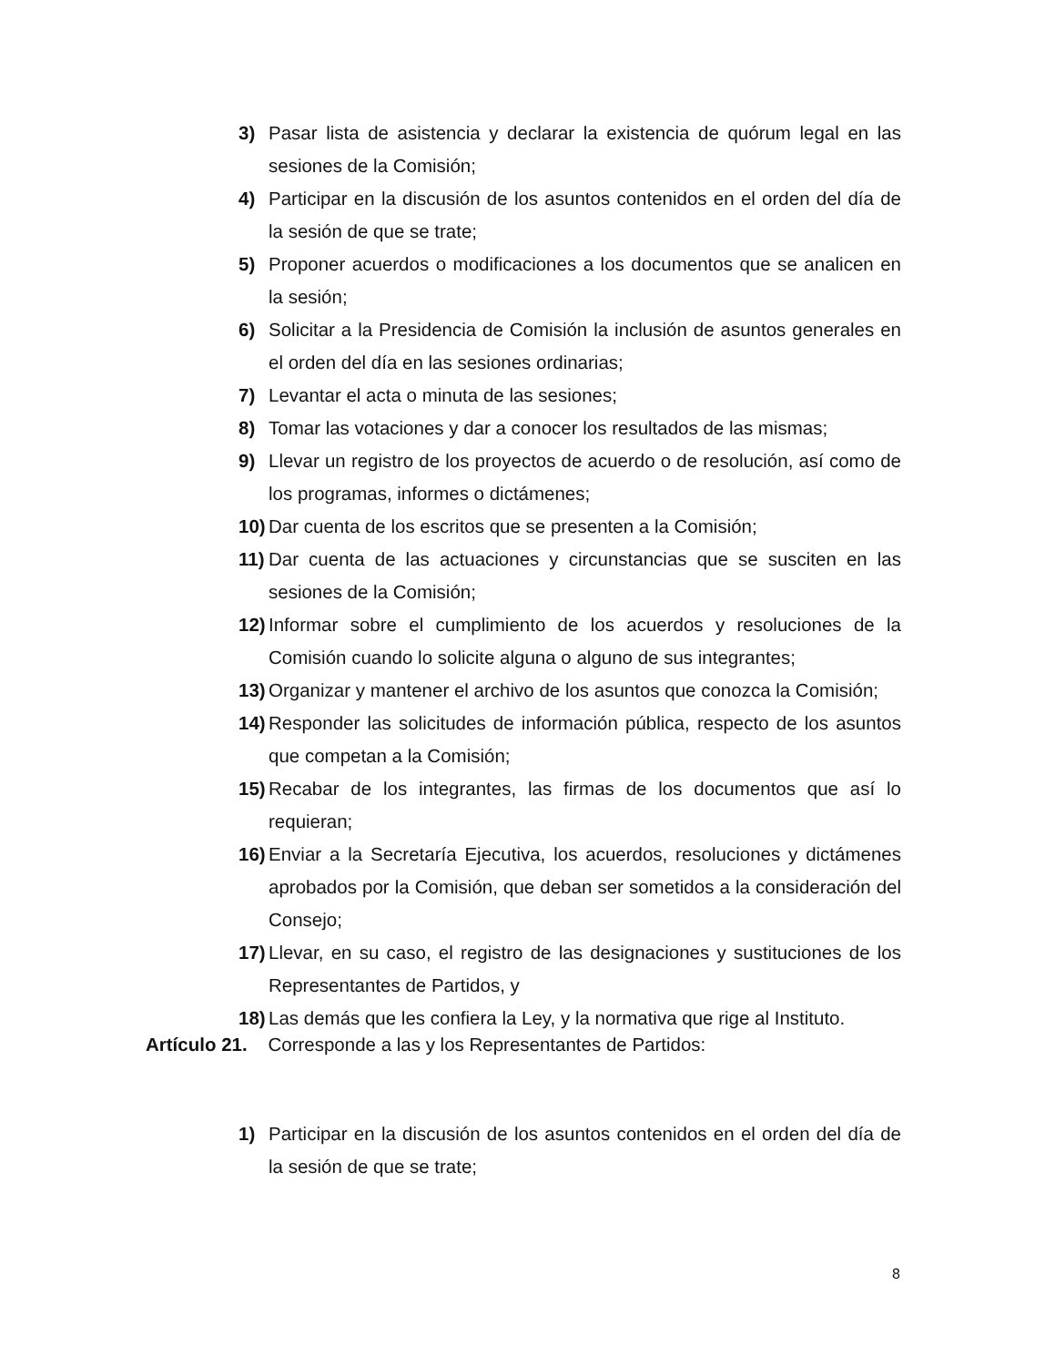3) Pasar lista de asistencia y declarar la existencia de quórum legal en las sesiones de la Comisión;
4) Participar en la discusión de los asuntos contenidos en el orden del día de la sesión de que se trate;
5) Proponer acuerdos o modificaciones a los documentos que se analicen en la sesión;
6) Solicitar a la Presidencia de Comisión la inclusión de asuntos generales en el orden del día en las sesiones ordinarias;
7) Levantar el acta o minuta de las sesiones;
8) Tomar las votaciones y dar a conocer los resultados de las mismas;
9) Llevar un registro de los proyectos de acuerdo o de resolución, así como de los programas, informes o dictámenes;
10) Dar cuenta de los escritos que se presenten a la Comisión;
11) Dar cuenta de las actuaciones y circunstancias que se susciten en las sesiones de la Comisión;
12) Informar sobre el cumplimiento de los acuerdos y resoluciones de la Comisión cuando lo solicite alguna o alguno de sus integrantes;
13) Organizar y mantener el archivo de los asuntos que conozca la Comisión;
14) Responder las solicitudes de información pública, respecto de los asuntos que competan a la Comisión;
15) Recabar de los integrantes, las firmas de los documentos que así lo requieran;
16) Enviar a la Secretaría Ejecutiva, los acuerdos, resoluciones y dictámenes aprobados por la Comisión, que deban ser sometidos a la consideración del Consejo;
17) Llevar, en su caso, el registro de las designaciones y sustituciones de los Representantes de Partidos, y
18) Las demás que les confiera la Ley, y la normativa que rige al Instituto.
Artículo 21. Corresponde a las y los Representantes de Partidos:
1) Participar en la discusión de los asuntos contenidos en el orden del día de la sesión de que se trate;
8